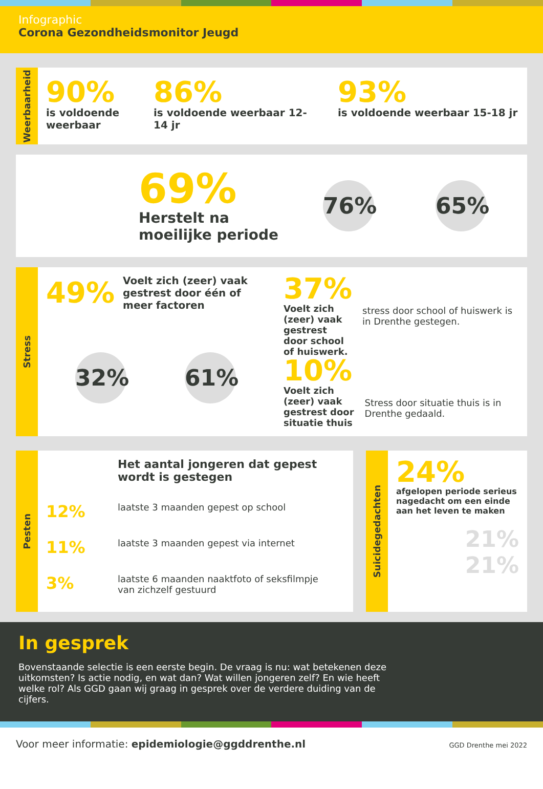Infographic
Corona Gezondheidsmonitor Jeugd
Weerbaarheid
90%
is voldoende weerbaar
86%
is voldoende weerbaar 12-14 jr
93%
is voldoende weerbaar 15-18 jr
69%
Herstelt na moeilijke periode
76% 65%
Stress
49%
Voelt zich (zeer) vaak gestrest door één of meer factoren
32% 61%
37%
Voelt zich (zeer) vaak gestrest door school of huiswerk.
stress door school of huiswerk is in Drenthe gestegen.
10%
Voelt zich (zeer) vaak gestrest door situatie thuis
Stress door situatie thuis is in Drenthe gedaald.
Pesten
Het aantal jongeren dat gepest wordt is gestegen
12% laatste 3 maanden gepest op school
11% laatste 3 maanden gepest via internet
3% laatste 6 maanden naaktfoto of seksfilmpje
van zichzelf gestuurd
Suicidegedachten
24%
afgelopen periode serieus nagedacht om een einde aan het leven te maken
21%
21%
In gesprek
Bovenstaande selectie is een eerste begin. De vraag is nu: wat betekenen deze uitkomsten? Is actie nodig, en wat dan? Wat willen jongeren zelf? En wie heeft welke rol? Als GGD gaan wij graag in gesprek over de verdere duiding van de cijfers.
Voor meer informatie: epidemiologie@ggddrenthe.nl
GGD Drenthe mei 2022